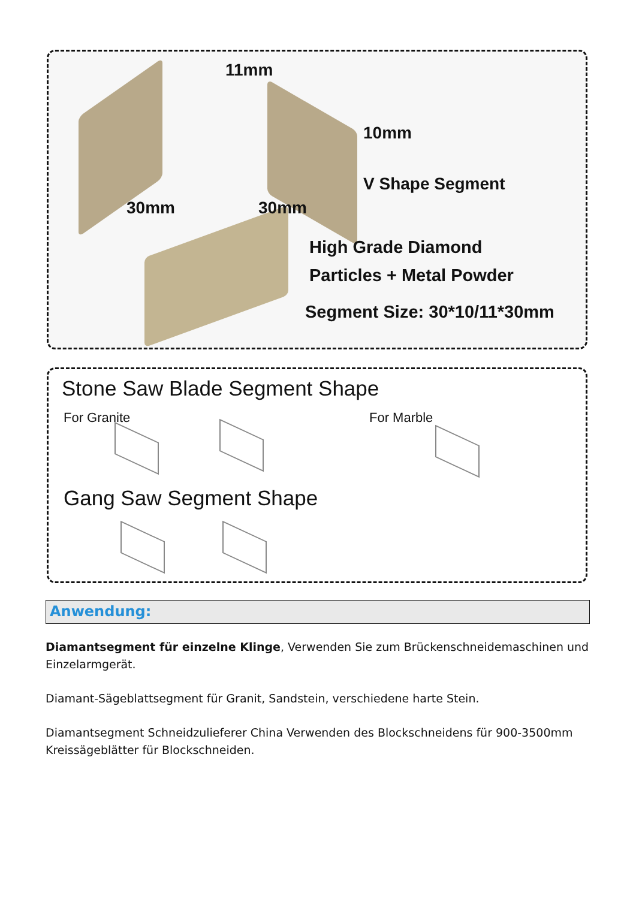11mm
10mm
V Shape Segment
30mm 30mm
High Grade Diamond
Particles + Metal Powder
Segment Size: 30*10/11*30mm
Stone Saw Blade Segment Shape
For Granite For Marble
Gang Saw Segment Shape
Anwendung:
Diamantsegment für einzelne Klinge, Verwenden Sie zum Brückenschneidemaschinen und Einzelarmgerät.
Diamant-Sägeblattsegment für Granit, Sandstein, verschiedene harte Stein.
Diamantsegment Schneidzulieferer China Verwenden des Blockschneidens für 900-3500mm Kreissägeblätter für Blockschneiden.